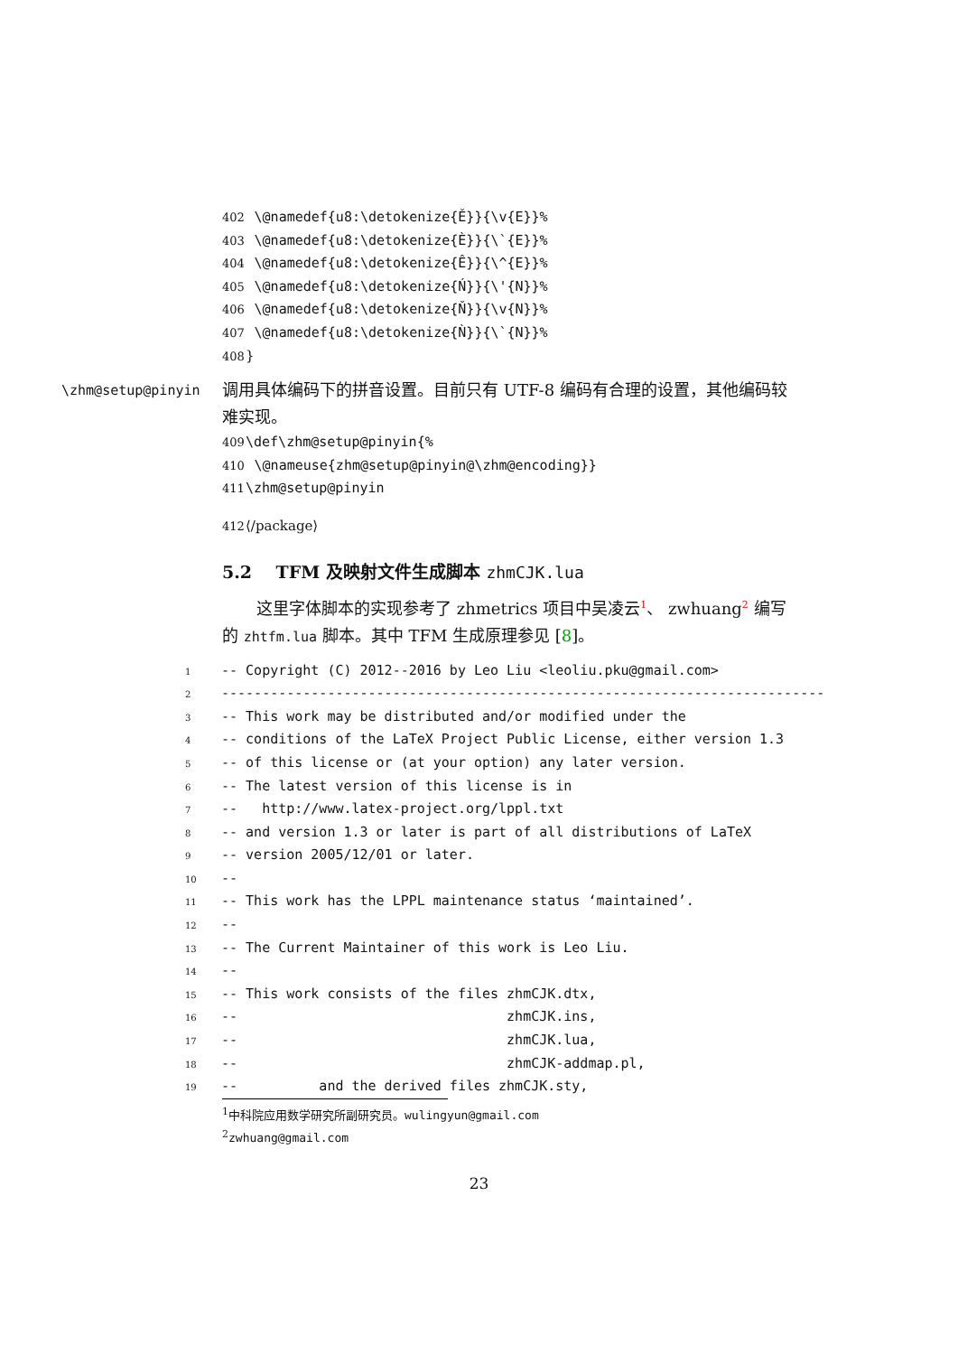402 \@namedef{u8:\detokenize{Ě}}{\v{E}}%
403 \@namedef{u8:\detokenize{È}}{\`{E}}%
404 \@namedef{u8:\detokenize{Ê}}{\^{E}}%
405 \@namedef{u8:\detokenize{Ń}}{\'{N}}%
406 \@namedef{u8:\detokenize{Ň}}{\v{N}}%
407 \@namedef{u8:\detokenize{Ǹ}}{\`{N}}%
408 }
\zhm@setup@pinyin
调用具体编码下的拼音设置。目前只有 UTF-8 编码有合理的设置，其他编码较难实现。
409 \def\zhm@setup@pinyin{%
410 \@nameuse{zhm@setup@pinyin@\zhm@encoding}}
411 \zhm@setup@pinyin
412 ⟨/package⟩
5.2 TFM 及映射文件生成脚本 zhmCJK.lua
这里字体脚本的实现参考了 zhmetrics 项目中吴凌云<sup>1</sup>、 zwhuang<sup>2</sup> 编写的 zhtfm.lua 脚本。其中 TFM 生成原理参见 [8]。
1 -- Copyright (C) 2012--2016 by Leo Liu <leoliu.pku@gmail.com>
2 --------------------------------------------------------------------------
3 -- This work may be distributed and/or modified under the
4 -- conditions of the LaTeX Project Public License, either version 1.3
5 -- of this license or (at your option) any later version.
6 -- The latest version of this license is in
7 -- http://www.latex-project.org/lppl.txt
8 -- and version 1.3 or later is part of all distributions of LaTeX
9 -- version 2005/12/01 or later.
10 --
11 -- This work has the LPPL maintenance status ‘maintained’.
12 --
13 -- The Current Maintainer of this work is Leo Liu.
14 --
15 -- This work consists of the files zhmCJK.dtx,
16 -- zhmCJK.ins,
17 -- zhmCJK.lua,
18 -- zhmCJK-addmap.pl,
19 -- and the derived files zhmCJK.sty,
<sup>1</sup> 中科院应用数学研究所副研究员。wulingyun@gmail.com
<sup>2</sup> zwhuang@gmail.com
23